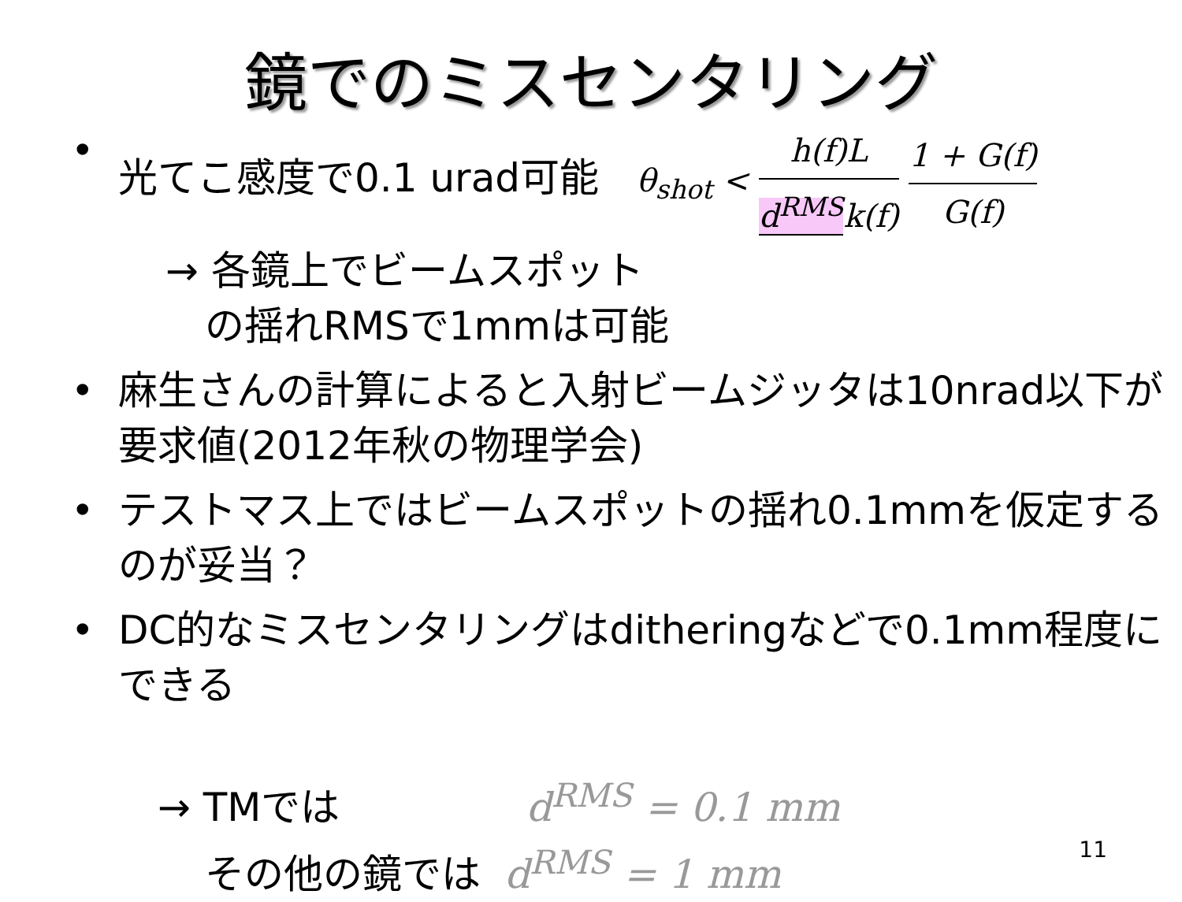鏡でのミスセンタリング
• 光てこ感度で0.1 urad可能 θ<sub>shot</sub> < h(f)L d<sup>RMS</sup>k(f) 1 + G(f) G(f)
→ 各鏡上でビームスポット
の揺れRMSで1mmは可能
• 麻生さんの計算によると入射ビームジッタは10nrad以下が要求値(2012年秋の物理学会)
• テストマス上ではビームスポットの揺れ0.1mmを仮定するのが妥当？
• DC的なミスセンタリングはditheringなどで0.1mm程度にできる
→ TMでは d<sup>RMS</sup> = 0.1 mm
その他の鏡では d<sup>RMS</sup> = 1 mm
11